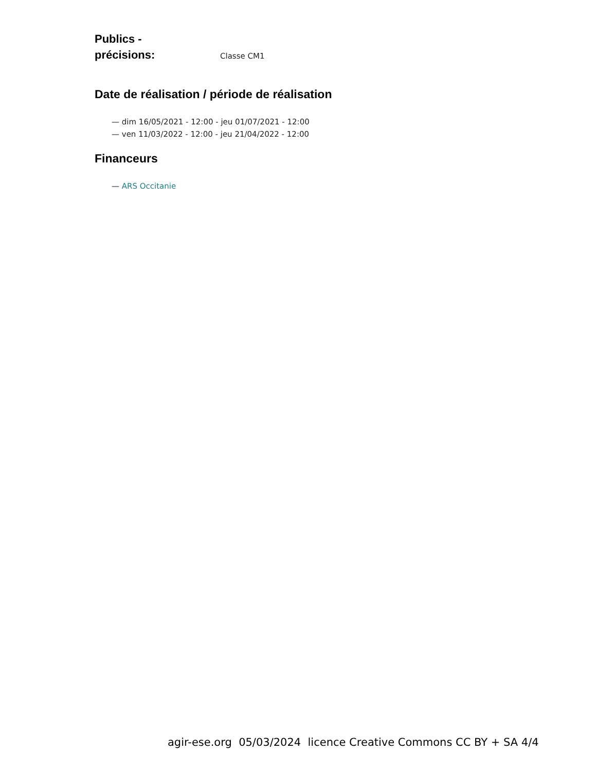Publics -
précisions:
Classe CM1
Date de réalisation / période de réalisation
— dim 16/05/2021 - 12:00 - jeu 01/07/2021 - 12:00
— ven 11/03/2022 - 12:00 - jeu 21/04/2022 - 12:00
Financeurs
— ARS Occitanie
agir-ese.org 05/03/2024 licence Creative Commons CC BY + SA 4/4